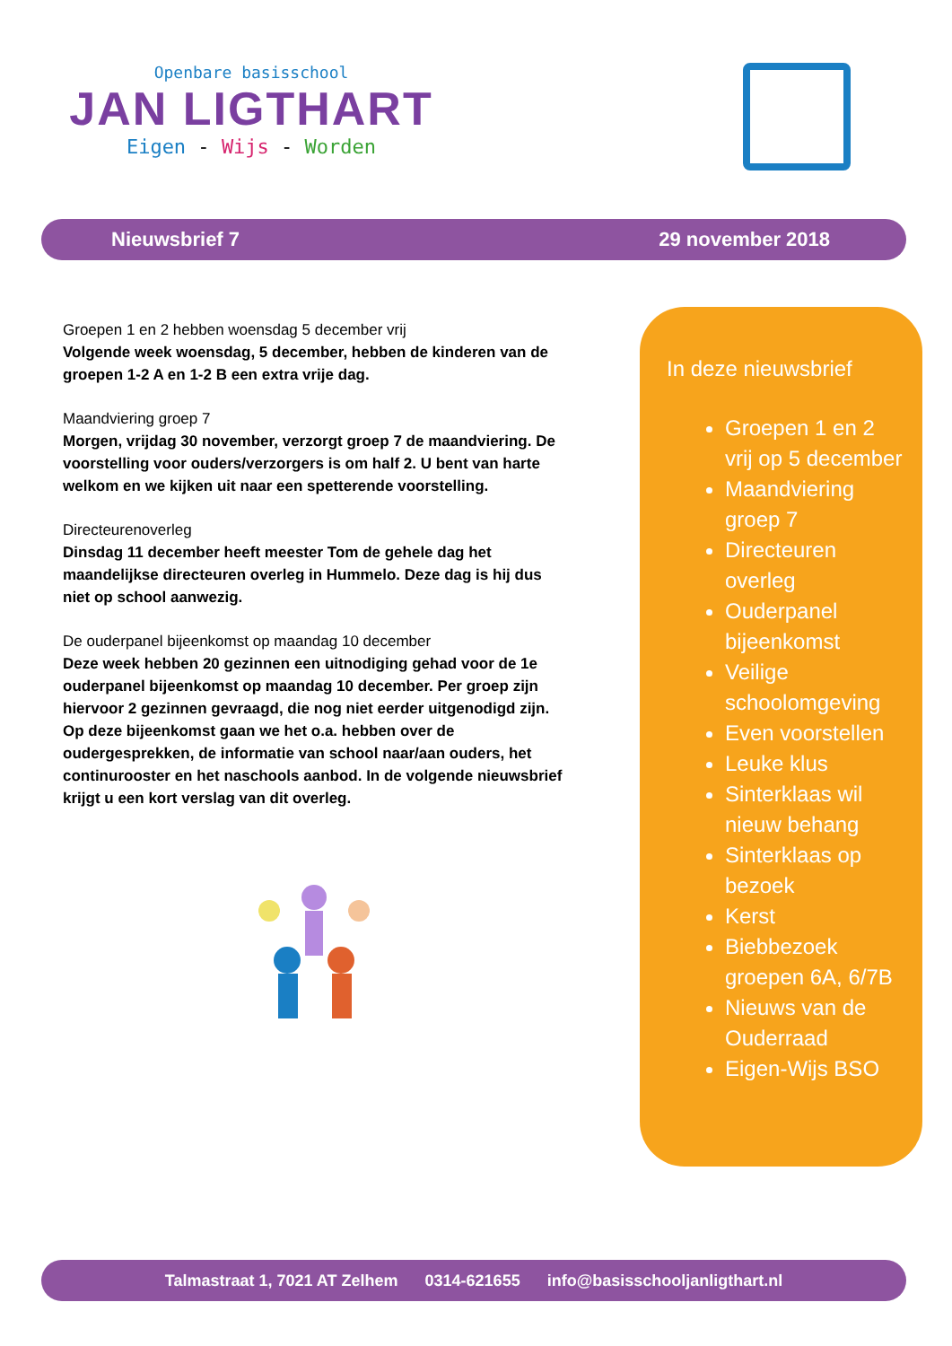Openbare basisschool
JAN LIGTHART
Eigen - Wijs - Worden
Nieuwsbrief 7 29 november 2018
Groepen 1 en 2 hebben woensdag 5 december vrij
Volgende week woensdag, 5 december, hebben de kinderen van de groepen 1-2 A en 1-2 B een extra vrije dag.
Maandviering groep 7
Morgen, vrijdag 30 november, verzorgt groep 7 de maandviering. De voorstelling voor ouders/verzorgers is om half 2. U bent van harte welkom en we kijken uit naar een spetterende voorstelling.
Directeurenoverleg
Dinsdag 11 december heeft meester Tom de gehele dag het maandelijkse directeuren overleg in Hummelo. Deze dag is hij dus niet op school aanwezig.
De ouderpanel bijeenkomst op maandag 10 december
Deze week hebben 20 gezinnen een uitnodiging gehad voor de 1e ouderpanel bijeenkomst op maandag 10 december. Per groep zijn hiervoor 2 gezinnen gevraagd, die nog niet eerder uitgenodigd zijn. Op deze bijeenkomst gaan we het o.a. hebben over de oudergesprekken, de informatie van school naar/aan ouders, het continurooster en het naschools aanbod. In de volgende nieuwsbrief krijgt u een kort verslag van dit overleg.
In deze nieuwsbrief
Groepen 1 en 2 vrij op 5 december
Maandviering groep 7
Directeuren overleg
Ouderpanel bijeenkomst
Veilige schoolomgeving
Even voorstellen
Leuke klus
Sinterklaas wil nieuw behang
Sinterklaas op bezoek
Kerst
Biebbezoek groepen 6A, 6/7B
Nieuws van de Ouderraad
Eigen-Wijs BSO
Talmastraat 1, 7021 AT Zelhem 0314-621655 info@basisschooljanligthart.nl